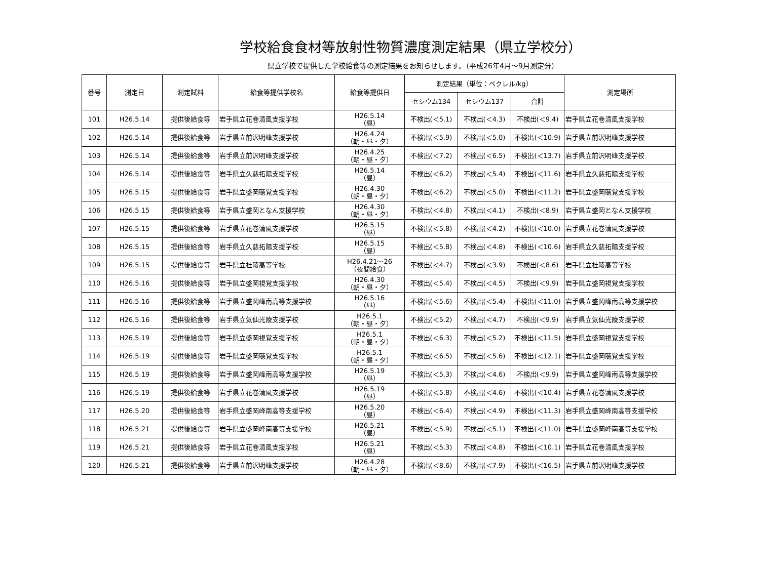学校給食食材等放射性物質濃度測定結果（県立学校分）
県立学校で提供した学校給食等の測定結果をお知らせします。（平成26年4月～9月測定分）
| 番号 | 測定日 | 測定試料 | 給食等提供学校名 | 給食等提供日 | 測定結果（単位：ベクレル/kg） | | | 測定場所 |
| --- | --- | --- | --- | --- | --- | --- | --- | --- |
| | | | | | セシウム134 | セシウム137 | 合計 | |
| 101 | H26.5.14 | 提供後給食等 | 岩手県立花巻清風支援学校 | H26.5.14 （昼） | 不検出(＜5.1) | 不検出(＜4.3) | 不検出(＜9.4) | 岩手県立花巻清風支援学校 |
| 102 | H26.5.14 | 提供後給食等 | 岩手県立前沢明峰支援学校 | H26.4.24 （朝・昼・夕） | 不検出(＜5.9) | 不検出(＜5.0) | 不検出(＜10.9) | 岩手県立前沢明峰支援学校 |
| 103 | H26.5.14 | 提供後給食等 | 岩手県立前沢明峰支援学校 | H26.4.25 （朝・昼・夕） | 不検出(＜7.2) | 不検出(＜6.5) | 不検出(＜13.7) | 岩手県立前沢明峰支援学校 |
| 104 | H26.5.14 | 提供後給食等 | 岩手県立久慈拓陽支援学校 | H26.5.14 （昼） | 不検出(＜6.2) | 不検出(＜5.4) | 不検出(＜11.6) | 岩手県立久慈拓陽支援学校 |
| 105 | H26.5.15 | 提供後給食等 | 岩手県立盛岡聴覚支援学校 | H26.4.30 （朝・昼・夕） | 不検出(＜6.2) | 不検出(＜5.0) | 不検出(＜11.2) | 岩手県立盛岡聴覚支援学校 |
| 106 | H26.5.15 | 提供後給食等 | 岩手県立盛岡となん支援学校 | H26.4.30 （朝・昼・夕） | 不検出(＜4.8) | 不検出(＜4.1) | 不検出(＜8.9) | 岩手県立盛岡となん支援学校 |
| 107 | H26.5.15 | 提供後給食等 | 岩手県立花巻清風支援学校 | H26.5.15 （昼） | 不検出(＜5.8) | 不検出(＜4.2) | 不検出(＜10.0) | 岩手県立花巻清風支援学校 |
| 108 | H26.5.15 | 提供後給食等 | 岩手県立久慈拓陽支援学校 | H26.5.15 （昼） | 不検出(＜5.8) | 不検出(＜4.8) | 不検出(＜10.6) | 岩手県立久慈拓陽支援学校 |
| 109 | H26.5.15 | 提供後給食等 | 岩手県立杜陵高等学校 | H26.4.21～26 （夜間給食） | 不検出(＜4.7) | 不検出(＜3.9) | 不検出(＜8.6) | 岩手県立杜陵高等学校 |
| 110 | H26.5.16 | 提供後給食等 | 岩手県立盛岡視覚支援学校 | H26.4.30 （朝・昼・夕） | 不検出(＜5.4) | 不検出(＜4.5) | 不検出(＜9.9) | 岩手県立盛岡視覚支援学校 |
| 111 | H26.5.16 | 提供後給食等 | 岩手県立盛岡峰南高等支援学校 | H26.5.16 （昼） | 不検出(＜5.6) | 不検出(＜5.4) | 不検出(＜11.0) | 岩手県立盛岡峰南高等支援学校 |
| 112 | H26.5.16 | 提供後給食等 | 岩手県立気仙光陵支援学校 | H26.5.1 （朝・昼・夕） | 不検出(＜5.2) | 不検出(＜4.7) | 不検出(＜9.9) | 岩手県立気仙光陵支援学校 |
| 113 | H26.5.19 | 提供後給食等 | 岩手県立盛岡視覚支援学校 | H26.5.1 （朝・昼・夕） | 不検出(＜6.3) | 不検出(＜5.2) | 不検出(＜11.5) | 岩手県立盛岡視覚支援学校 |
| 114 | H26.5.19 | 提供後給食等 | 岩手県立盛岡聴覚支援学校 | H26.5.1 （朝・昼・夕） | 不検出(＜6.5) | 不検出(＜5.6) | 不検出(＜12.1) | 岩手県立盛岡聴覚支援学校 |
| 115 | H26.5.19 | 提供後給食等 | 岩手県立盛岡峰南高等支援学校 | H26.5.19 （昼） | 不検出(＜5.3) | 不検出(＜4.6) | 不検出(＜9.9) | 岩手県立盛岡峰南高等支援学校 |
| 116 | H26.5.19 | 提供後給食等 | 岩手県立花巻清風支援学校 | H26.5.19 （昼） | 不検出(＜5.8) | 不検出(＜4.6) | 不検出(＜10.4) | 岩手県立花巻清風支援学校 |
| 117 | H26.5.20 | 提供後給食等 | 岩手県立盛岡峰南高等支援学校 | H26.5.20 （昼） | 不検出(＜6.4) | 不検出(＜4.9) | 不検出(＜11.3) | 岩手県立盛岡峰南高等支援学校 |
| 118 | H26.5.21 | 提供後給食等 | 岩手県立盛岡峰南高等支援学校 | H26.5.21 （昼） | 不検出(＜5.9) | 不検出(＜5.1) | 不検出(＜11.0) | 岩手県立盛岡峰南高等支援学校 |
| 119 | H26.5.21 | 提供後給食等 | 岩手県立花巻清風支援学校 | H26.5.21 （昼） | 不検出(＜5.3) | 不検出(＜4.8) | 不検出(＜10.1) | 岩手県立花巻清風支援学校 |
| 120 | H26.5.21 | 提供後給食等 | 岩手県立前沢明峰支援学校 | H26.4.28 （朝・昼・夕） | 不検出(＜8.6) | 不検出(＜7.9) | 不検出(＜16.5) | 岩手県立前沢明峰支援学校 |